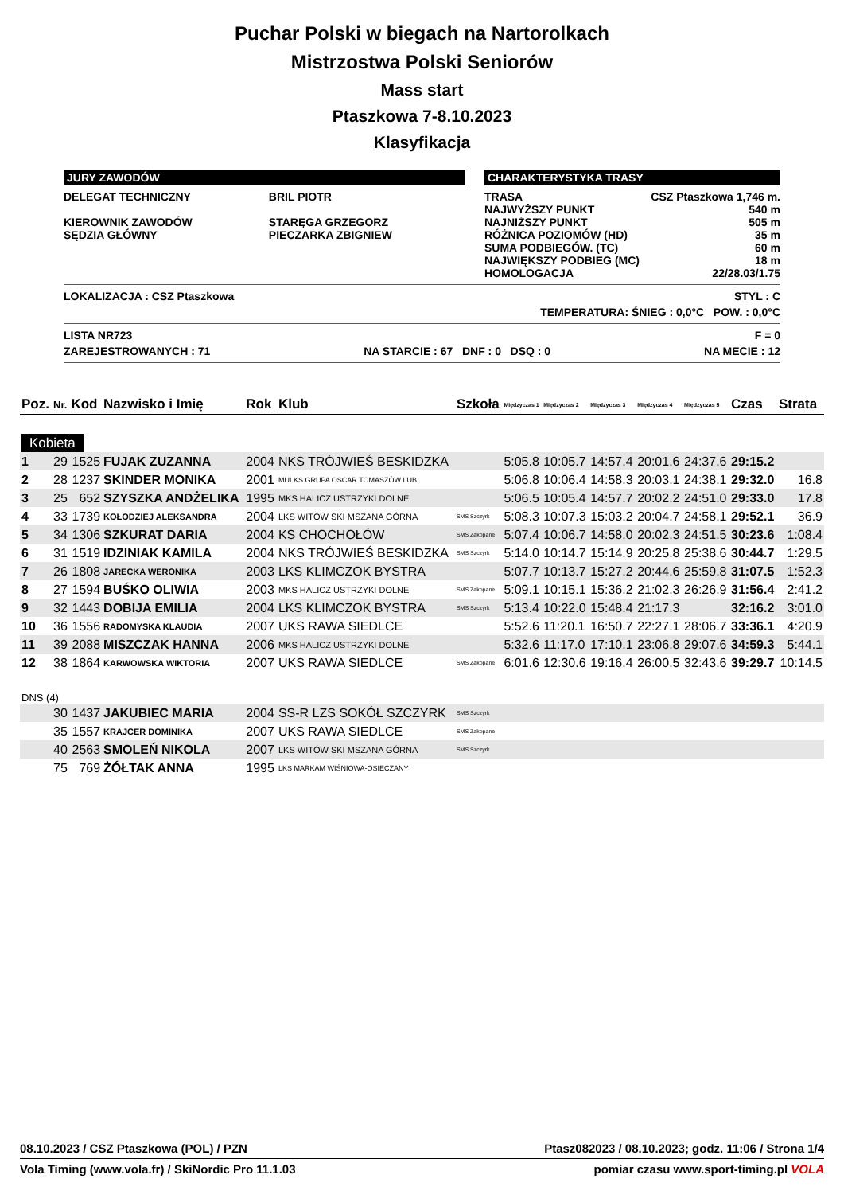Puchar Polski w biegach na Nartorolkach
Mistrzostwa Polski Seniorów
Mass start
Ptaszkowa 7-8.10.2023
Klasyfikacja
JURY ZAWODÓW
| DELEGAT TECHNICZNY | BRIL PIOTR |
| KIEROWNIK ZAWODÓW | STARĘGA GRZEGORZ |
| SĘDZIA GŁÓWNY | PIECZARKA ZBIGNIEW |
CHARAKTERYSTYKA TRASY
| TRASA | CSZ Ptaszkowa 1,746 m. |
| NAJWYŻSZY PUNKT | 540 m |
| NAJNIŻSZY PUNKT | 505 m |
| RÓŻNICA POZIOMÓW (HD) | 35 m |
| SUMA PODBIEGÓW. (TC) | 60 m |
| NAJWIĘKSZY PODBIEG (MC) | 18 m |
| HOMOLOGACJA | 22/28.03/1.75 |
LOKALIZACJA : CSZ Ptaszkowa STYL : C
TEMPERATURA: ŚNIEG : 0,0°C POW. : 0,0°C
LISTA NR723
ZAREJESTROWANYCH : 71
NA STARCIE : 67 DNF : 0 DSQ : 0 F = 0
NA MECIE : 12
| Poz. | Nr. | Kod | Nazwisko i Imię | Rok | Klub | Szkoła | Międzyczas 1 | Międzyczas 2 | Międzyczas 3 | Międzyczas 4 | Międzyczas 5 | Czas | Strata |
| --- | --- | --- | --- | --- | --- | --- | --- | --- | --- | --- | --- | --- | --- |
| Kobieta | | | | | | | | | | | | | |
| 1 | 29 | 1525 | FUJAK ZUZANNA | 2004 | NKS TRÓJWIEŚ BESKIDZKA | | 5:05.8 | 10:05.7 | 14:57.4 | 20:01.6 | 24:37.6 | 29:15.2 | |
| 2 | 28 | 1237 | SKINDER MONIKA | 2001 | MULKS GRUPA OSCAR TOMASZÓW LUB | | 5:06.8 | 10:06.4 | 14:58.3 | 20:03.1 | 24:38.1 | 29:32.0 | 16.8 |
| 3 | 25 | 652 | SZYSZKA ANDŻELIKA | 1995 | MKS HALICZ USTRZYKI DOLNE | | 5:06.5 | 10:05.4 | 14:57.7 | 20:02.2 | 24:51.0 | 29:33.0 | 17.8 |
| 4 | 33 | 1739 | KOŁODZIEJ ALEKSANDRA | 2004 | LKS WITÓW SKI MSZANA GÓRNA | SMS Szczyrk | 5:08.3 | 10:07.3 | 15:03.2 | 20:04.7 | 24:58.1 | 29:52.1 | 36.9 |
| 5 | 34 | 1306 | SZKURAT DARIA | 2004 | KS CHOCHOŁÓW | SMS Zakopane | 5:07.4 | 10:06.7 | 14:58.0 | 20:02.3 | 24:51.5 | 30:23.6 | 1:08.4 |
| 6 | 31 | 1519 | IDZINIAK KAMILA | 2004 | NKS TRÓJWIEŚ BESKIDZKA | SMS Szczyrk | 5:14.0 | 10:14.7 | 15:14.9 | 20:25.8 | 25:38.6 | 30:44.7 | 1:29.5 |
| 7 | 26 | 1808 | JARECKA WERONIKA | 2003 | LKS KLIMCZOK BYSTRA | | 5:07.7 | 10:13.7 | 15:27.2 | 20:44.6 | 25:59.8 | 31:07.5 | 1:52.3 |
| 8 | 27 | 1594 | BUŚKO OLIWIA | 2003 | MKS HALICZ USTRZYKI DOLNE | SMS Zakopane | 5:09.1 | 10:15.1 | 15:36.2 | 21:02.3 | 26:26.9 | 31:56.4 | 2:41.2 |
| 9 | 32 | 1443 | DOBIJA EMILIA | 2004 | LKS KLIMCZOK BYSTRA | SMS Szczyrk | 5:13.4 | 10:22.0 | 15:48.4 | 21:17.3 | | 32:16.2 | 3:01.0 |
| 10 | 36 | 1556 | RADOMYSKA KLAUDIA | 2007 | UKS RAWA SIEDLCE | | 5:52.6 | 11:20.1 | 16:50.7 | 22:27.1 | 28:06.7 | 33:36.1 | 4:20.9 |
| 11 | 39 | 2088 | MISZCZAK HANNA | 2006 | MKS HALICZ USTRZYKI DOLNE | | 5:32.6 | 11:17.0 | 17:10.1 | 23:06.8 | 29:07.6 | 34:59.3 | 5:44.1 |
| 12 | 38 | 1864 | KARWOWSKA WIKTORIA | 2007 | UKS RAWA SIEDLCE | SMS Zakopane | 6:01.6 | 12:30.6 | 19:16.4 | 26:00.5 | 32:43.6 | 39:29.7 | 10:14.5 |
| DNS (4) | | | | | | | | | | | | | |
| | 30 | 1437 | JAKUBIEC MARIA | 2004 | SS-R LZS SOKÓŁ SZCZYRK | SMS Szczyrk | | | | | | | |
| | 35 | 1557 | KRAJCER DOMINIKA | 2007 | UKS RAWA SIEDLCE | SMS Zakopane | | | | | | | |
| | 40 | 2563 | SMOLEŃ NIKOLA | 2007 | LKS WITÓW SKI MSZANA GÓRNA | SMS Szczyrk | | | | | | | |
| | 75 | 769 | ŻÓŁTAK ANNA | 1995 | LKS MARKAM WIŚNIOWA-OSIECZANY | | | | | | | | |
08.10.2023 / CSZ Ptaszkowa (POL) / PZN Ptasz082023 / 08.10.2023; godz. 11:06 / Strona 1/4
Vola Timing (www.vola.fr) / SkiNordic Pro 11.1.03 pomiar czasu www.sport-timing.pl VOLA